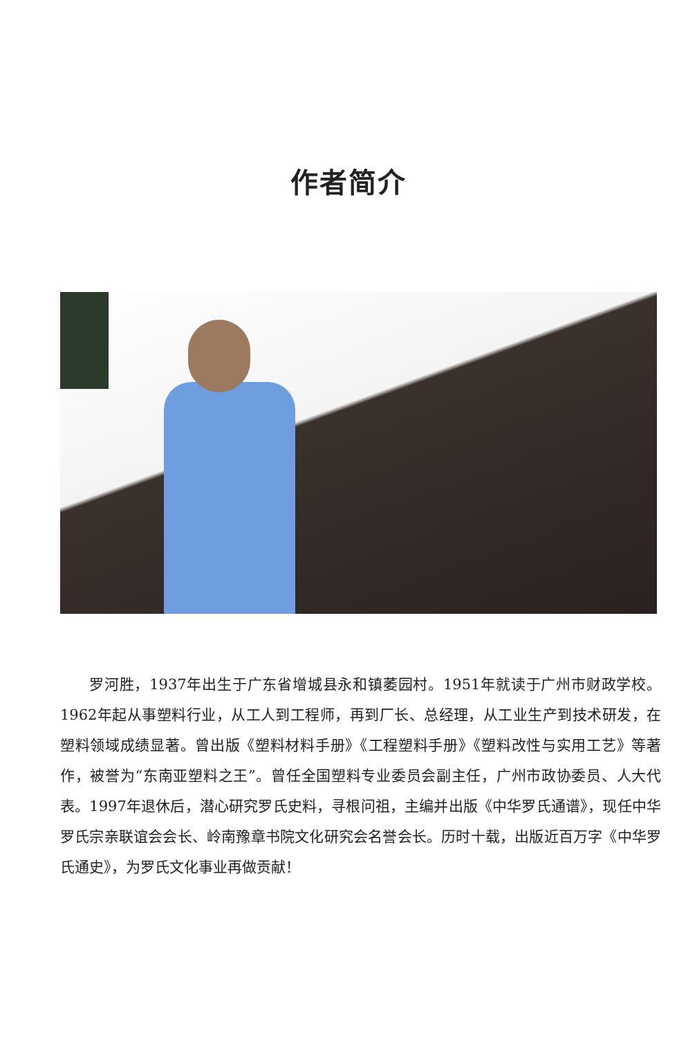作者简介
罗河胜，1937年出生于广东省增城县永和镇萎园村。1951年就读于广州市财政学校。1962年起从事塑料行业，从工人到工程师，再到厂长、总经理，从工业生产到技术研发，在塑料领域成绩显著。曾出版《塑料材料手册》《工程塑料手册》《塑料改性与实用工艺》等著作，被誉为“东南亚塑料之王”。曾任全国塑料专业委员会副主任，广州市政协委员、人大代表。1997年退休后，潜心研究罗氏史料，寻根问祖，主编并出版《中华罗氏通谱》，现任中华罗氏宗亲联谊会会长、岭南豫章书院文化研究会名誉会长。历时十载，出版近百万字《中华罗氏通史》，为罗氏文化事业再做贡献！